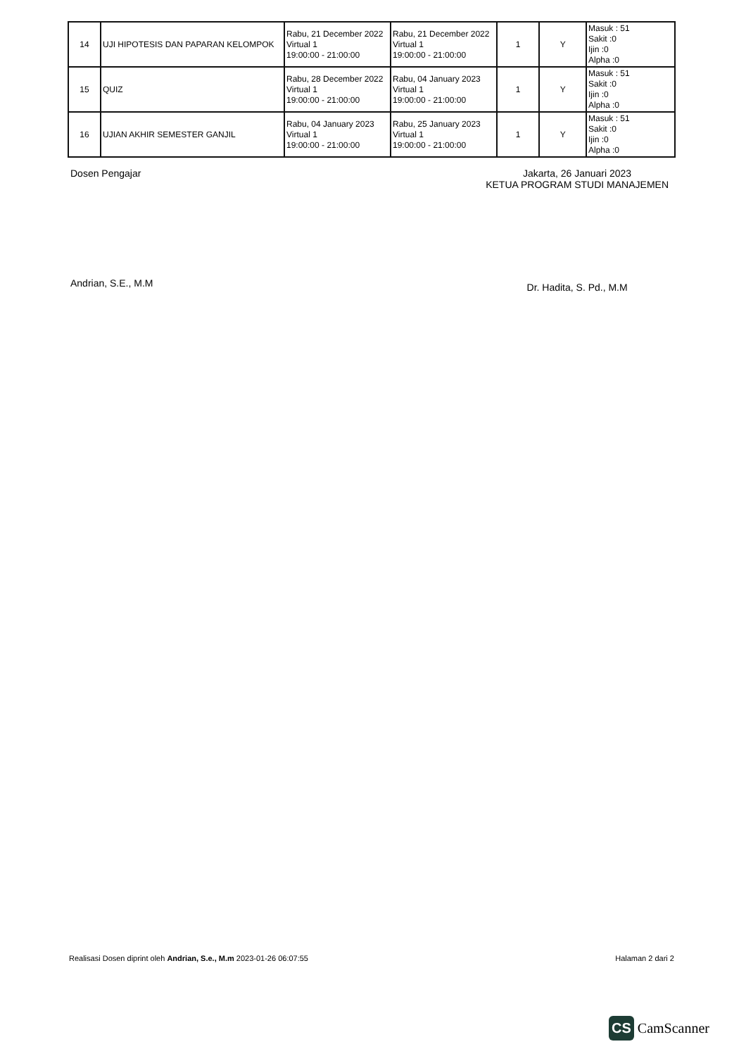| 14 | UJI HIPOTESIS DAN PAPARAN KELOMPOK | Rabu, 21 December 2022 Virtual 1 19:00:00 - 21:00:00 | Rabu, 21 December 2022 Virtual 1 19:00:00 - 21:00:00 | 1 | Y | Masuk : 51 Sakit :0 Ijin :0 Alpha :0 |
| 15 | QUIZ | Rabu, 28 December 2022 Virtual 1 19:00:00 - 21:00:00 | Rabu, 04 January 2023 Virtual 1 19:00:00 - 21:00:00 | 1 | Y | Masuk : 51 Sakit :0 Ijin :0 Alpha :0 |
| 16 | UJIAN AKHIR SEMESTER GANJIL | Rabu, 04 January 2023 Virtual 1 19:00:00 - 21:00:00 | Rabu, 25 January 2023 Virtual 1 19:00:00 - 21:00:00 | 1 | Y | Masuk : 51 Sakit :0 Ijin :0 Alpha :0 |
Dosen Pengajar
Andrian, S.E., M.M
Jakarta, 26 Januari 2023
KETUA PROGRAM STUDI MANAJEMEN
Dr. Hadita, S. Pd., M.M
Realisasi Dosen diprint oleh Andrian, S.e., M.m 2023-01-26 06:07:55 Halaman 2 dari 2
CS CamScanner